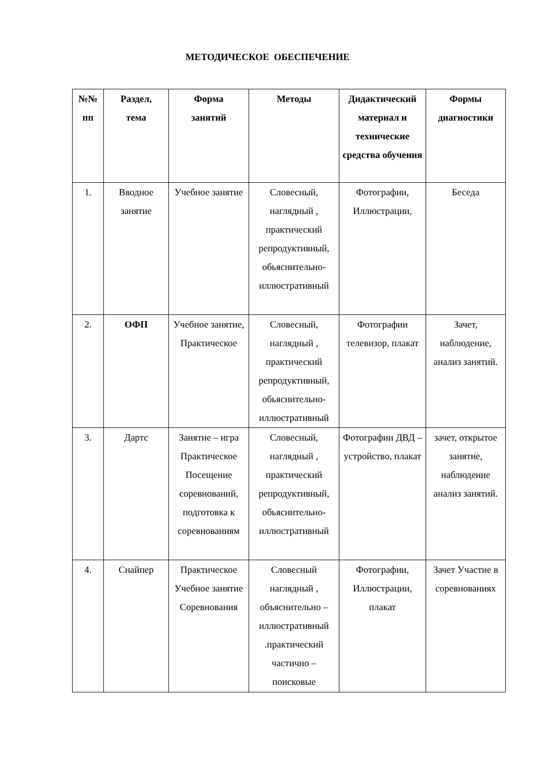МЕТОДИЧЕСКОЕ ОБЕСПЕЧЕНИЕ
| №№ пп | Раздел, тема | Форма занятий | Методы | Дидактический материал и технические средства обучения | Формы диагностики |
| --- | --- | --- | --- | --- | --- |
| 1. | Вводное занятие | Учебное занятие | Словесный, наглядный , практический репродуктивный, обьяснительно-иллюстративный | Фотографии, Иллюстрации, | Беседа |
| 2. | ОФП | Учебное занятие, Практическое | Словесный, наглядный , практический репродуктивный, обьяснительно-иллюстративный | Фотографии телевизор, плакат | Зачет, наблюдение, анализ занятий. |
| 3. | Дартс | Занятие – игра Практическое Посещение соревнований, подготовка к соревнованиям | Словесный, наглядный , практический репродуктивный, обьяснительно-иллюстративный | Фотографии ДВД – устройство, плакат | зачет, открытое занятие, наблюдение анализ занятий. |
| 4. | Снайпер | Практическое Учебное занятие Соревнования | Словесный наглядный , объяснительно – иллюстративный .практический частично – поисковые | Фотографии, Иллюстрации, плакат | Зачет Участие в соревнованиях |